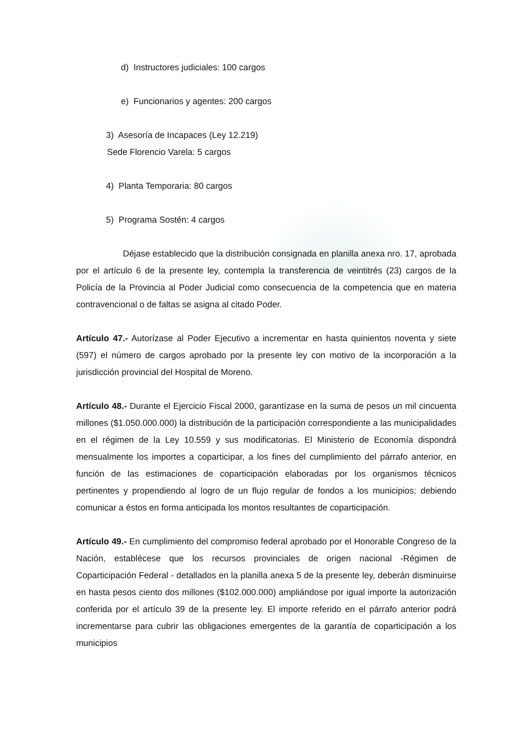d) Instructores judiciales: 100 cargos
e) Funcionarios y agentes: 200 cargos
3) Asesoría de Incapaces (Ley 12.219)
Sede Florencio Varela: 5 cargos
4) Planta Temporaria: 80 cargos
5) Programa Sostén: 4 cargos
Déjase establecido que la distribución consignada en planilla anexa nro. 17, aprobada por el artículo 6 de la presente ley, contempla la transferencia de veintitrés (23) cargos de la Policía de la Provincia al Poder Judicial como consecuencia de la competencia que en materia contravencional o de faltas se asigna al citado Poder.
Artículo 47.- Autorízase al Poder Ejecutivo a incrementar en hasta quinientos noventa y siete (597) el número de cargos aprobado por la presente ley con motivo de la incorporación a la jurisdicción provincial del Hospital de Moreno.
Artículo 48.- Durante el Ejercicio Fiscal 2000, garantízase en la suma de pesos un mil cincuenta millones ($1.050.000.000) la distribución de la participación correspondiente a las municipalidades en el régimen de la Ley 10.559 y sus modificatorias. El Ministerio de Economía dispondrá mensualmente los importes a coparticipar, a los fines del cumplimiento del párrafo anterior, en función de las estimaciones de coparticipación elaboradas por los organismos técnicos pertinentes y propendiendo al logro de un flujo regular de fondos a los municipios; debiendo comunicar a éstos en forma anticipada los montos resultantes de coparticipación.
Artículo 49.- En cumplimiento del compromiso federal aprobado por el Honorable Congreso de la Nación, establécese que los recursos provinciales de origen nacional -Régimen de Coparticipación Federal - detallados en la planilla anexa 5 de la presente ley, deberán disminuirse en hasta pesos ciento dos millones ($102.000.000) ampliándose por igual importe la autorización conferida por el artículo 39 de la presente ley. El importe referido en el párrafo anterior podrá incrementarse para cubrir las obligaciones emergentes de la garantía de coparticipación a los municipios